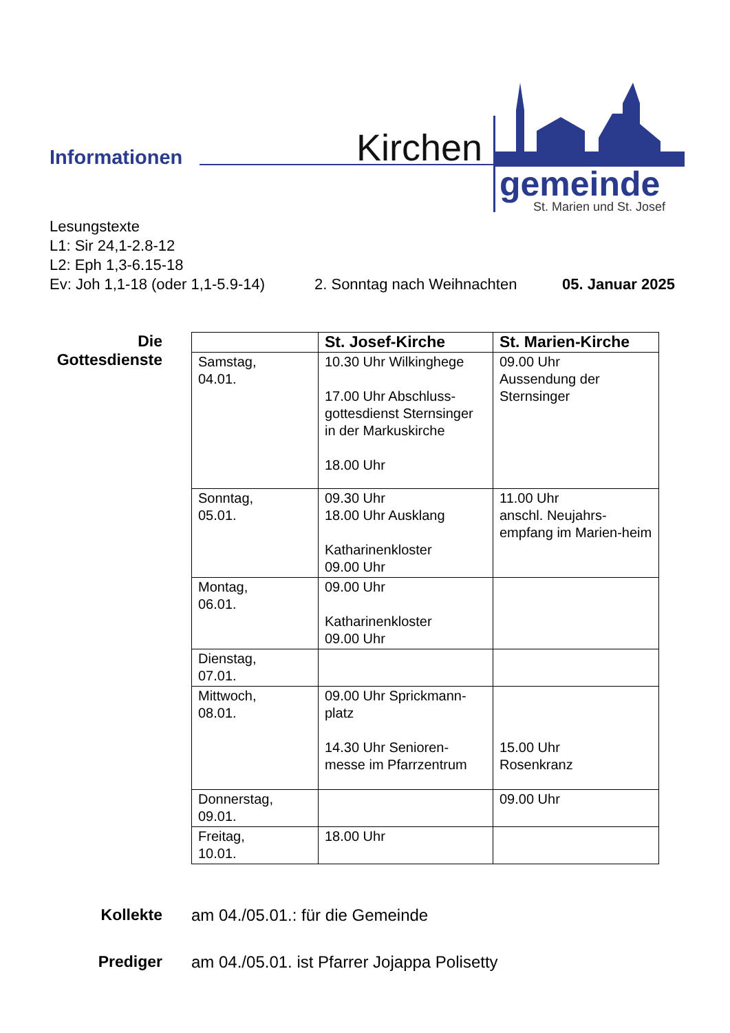Informationen Kirchen
gemeinde
St. Marien und St. Josef
Lesungstexte
L1: Sir 24,1-2.8-12
L2: Eph 1,3-6.15-18
Ev: Joh 1,1-18 (oder 1,1-5.9-14) 2. Sonntag nach Weihnachten 05. Januar 2025
Die
Gottesdienste
| | St. Josef-Kirche | St. Marien-Kirche |
| --- | --- | --- |
| Samstag, 04.01. | 10.30 Uhr Wilkinghege 17.00 Uhr Abschluss-gottesdienst Sternsinger in der Markuskirche 18.00 Uhr | 09.00 Uhr Aussendung der Sternsinger |
| Sonntag, 05.01. | 09.30 Uhr 18.00 Uhr Ausklang Katharinenkloster 09.00 Uhr | 11.00 Uhr anschl. Neujahrs-empfang im Marien-heim |
| Montag, 06.01. | 09.00 Uhr Katharinenkloster 09.00 Uhr | |
| Dienstag, 07.01. | | |
| Mittwoch, 08.01. | 09.00 Uhr Sprickmann-platz 14.30 Uhr Senioren-messe im Pfarrzentrum | 15.00 Uhr Rosenkranz |
| Donnerstag, 09.01. | | 09.00 Uhr |
| Freitag, 10.01. | 18.00 Uhr | |
Kollekte am 04./05.01.: für die Gemeinde
Prediger am 04./05.01. ist Pfarrer Jojappa Polisetty